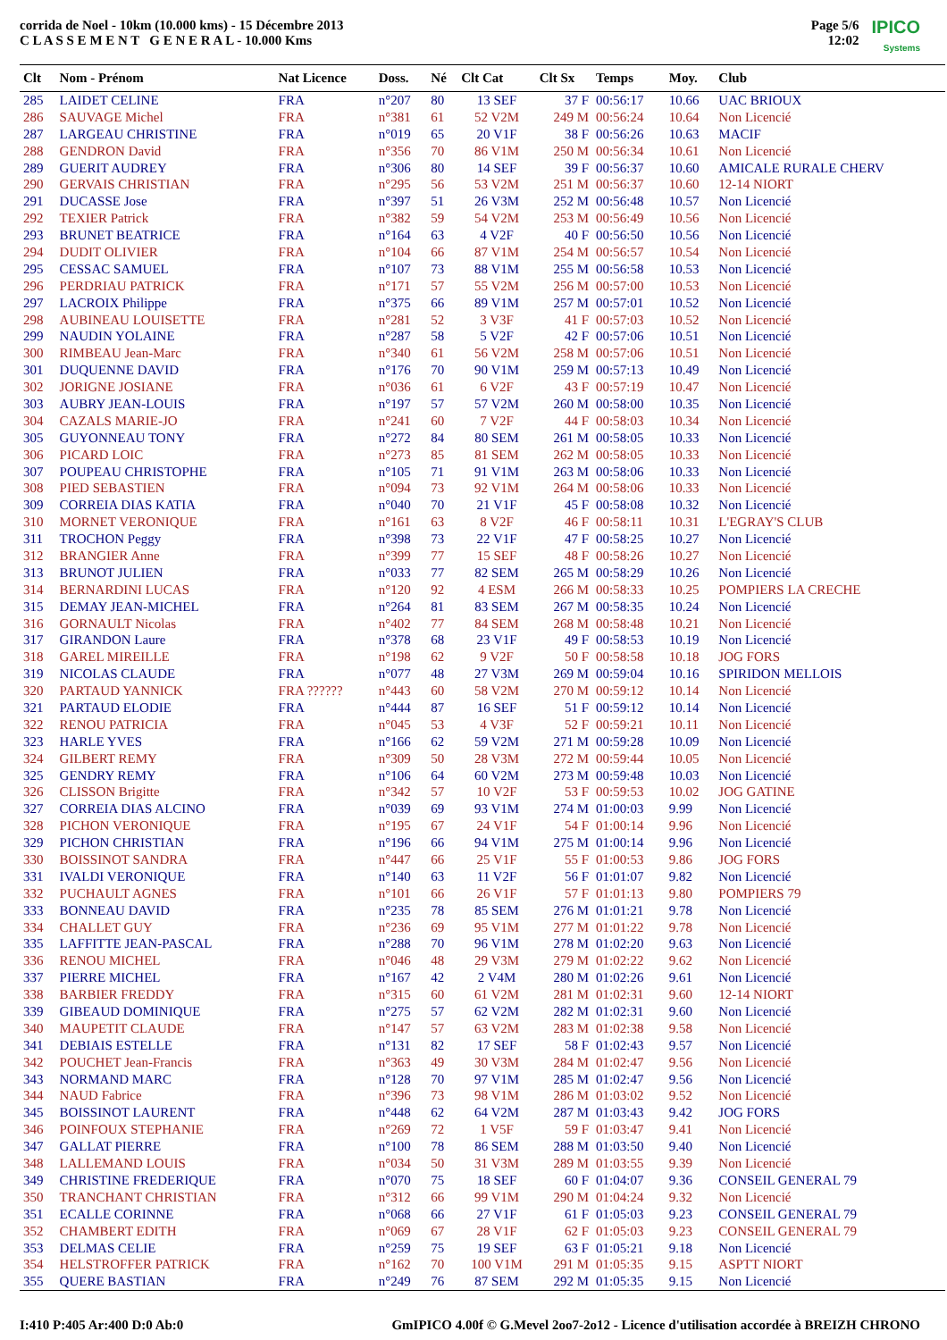corrida de Noel - 10km (10.000 kms) - 15 Décembre 2013
C L A S S E M E N T G E N E R A L - 10.000 Kms
Page 5/6
12:02
IPICO
Systems
| Clt | Nom - Prénom | Nat Licence | Doss. | Né | Clt Cat | Clt Sx | Temps | Moy. | Club |
| --- | --- | --- | --- | --- | --- | --- | --- | --- | --- |
| 285 | LAIDET CELINE | FRA | n°207 | 80 | 13 SEF | 37 F | 00:56:17 | 10.66 | UAC BRIOUX |
| 286 | SAUVAGE Michel | FRA | n°381 | 61 | 52 V2M | 249 M | 00:56:24 | 10.64 | Non Licencié |
| 287 | LARGEAU CHRISTINE | FRA | n°019 | 65 | 20 V1F | 38 F | 00:56:26 | 10.63 | MACIF |
| 288 | GENDRON David | FRA | n°356 | 70 | 86 V1M | 250 M | 00:56:34 | 10.61 | Non Licencié |
| 289 | GUERIT AUDREY | FRA | n°306 | 80 | 14 SEF | 39 F | 00:56:37 | 10.60 | AMICALE RURALE CHERV |
| 290 | GERVAIS CHRISTIAN | FRA | n°295 | 56 | 53 V2M | 251 M | 00:56:37 | 10.60 | 12-14 NIORT |
| 291 | DUCASSE Jose | FRA | n°397 | 51 | 26 V3M | 252 M | 00:56:48 | 10.57 | Non Licencié |
| 292 | TEXIER Patrick | FRA | n°382 | 59 | 54 V2M | 253 M | 00:56:49 | 10.56 | Non Licencié |
| 293 | BRUNET BEATRICE | FRA | n°164 | 63 | 4 V2F | 40 F | 00:56:50 | 10.56 | Non Licencié |
| 294 | DUDIT OLIVIER | FRA | n°104 | 66 | 87 V1M | 254 M | 00:56:57 | 10.54 | Non Licencié |
| 295 | CESSAC SAMUEL | FRA | n°107 | 73 | 88 V1M | 255 M | 00:56:58 | 10.53 | Non Licencié |
| 296 | PERDRIAU PATRICK | FRA | n°171 | 57 | 55 V2M | 256 M | 00:57:00 | 10.53 | Non Licencié |
| 297 | LACROIX Philippe | FRA | n°375 | 66 | 89 V1M | 257 M | 00:57:01 | 10.52 | Non Licencié |
| 298 | AUBINEAU LOUISETTE | FRA | n°281 | 52 | 3 V3F | 41 F | 00:57:03 | 10.52 | Non Licencié |
| 299 | NAUDIN YOLAINE | FRA | n°287 | 58 | 5 V2F | 42 F | 00:57:06 | 10.51 | Non Licencié |
| 300 | RIMBEAU Jean-Marc | FRA | n°340 | 61 | 56 V2M | 258 M | 00:57:06 | 10.51 | Non Licencié |
| 301 | DUQUENNE DAVID | FRA | n°176 | 70 | 90 V1M | 259 M | 00:57:13 | 10.49 | Non Licencié |
| 302 | JORIGNE JOSIANE | FRA | n°036 | 61 | 6 V2F | 43 F | 00:57:19 | 10.47 | Non Licencié |
| 303 | AUBRY JEAN-LOUIS | FRA | n°197 | 57 | 57 V2M | 260 M | 00:58:00 | 10.35 | Non Licencié |
| 304 | CAZALS MARIE-JO | FRA | n°241 | 60 | 7 V2F | 44 F | 00:58:03 | 10.34 | Non Licencié |
| 305 | GUYONNEAU TONY | FRA | n°272 | 84 | 80 SEM | 261 M | 00:58:05 | 10.33 | Non Licencié |
| 306 | PICARD LOIC | FRA | n°273 | 85 | 81 SEM | 262 M | 00:58:05 | 10.33 | Non Licencié |
| 307 | POUPEAU CHRISTOPHE | FRA | n°105 | 71 | 91 V1M | 263 M | 00:58:06 | 10.33 | Non Licencié |
| 308 | PIED SEBASTIEN | FRA | n°094 | 73 | 92 V1M | 264 M | 00:58:06 | 10.33 | Non Licencié |
| 309 | CORREIA DIAS KATIA | FRA | n°040 | 70 | 21 V1F | 45 F | 00:58:08 | 10.32 | Non Licencié |
| 310 | MORNET VERONIQUE | FRA | n°161 | 63 | 8 V2F | 46 F | 00:58:11 | 10.31 | L'EGRAY'S CLUB |
| 311 | TROCHON Peggy | FRA | n°398 | 73 | 22 V1F | 47 F | 00:58:25 | 10.27 | Non Licencié |
| 312 | BRANGIER Anne | FRA | n°399 | 77 | 15 SEF | 48 F | 00:58:26 | 10.27 | Non Licencié |
| 313 | BRUNOT JULIEN | FRA | n°033 | 77 | 82 SEM | 265 M | 00:58:29 | 10.26 | Non Licencié |
| 314 | BERNARDINI LUCAS | FRA | n°120 | 92 | 4 ESM | 266 M | 00:58:33 | 10.25 | POMPIERS LA CRECHE |
| 315 | DEMAY JEAN-MICHEL | FRA | n°264 | 81 | 83 SEM | 267 M | 00:58:35 | 10.24 | Non Licencié |
| 316 | GORNAULT Nicolas | FRA | n°402 | 77 | 84 SEM | 268 M | 00:58:48 | 10.21 | Non Licencié |
| 317 | GIRANDON Laure | FRA | n°378 | 68 | 23 V1F | 49 F | 00:58:53 | 10.19 | Non Licencié |
| 318 | GAREL MIREILLE | FRA | n°198 | 62 | 9 V2F | 50 F | 00:58:58 | 10.18 | JOG FORS |
| 319 | NICOLAS CLAUDE | FRA | n°077 | 48 | 27 V3M | 269 M | 00:59:04 | 10.16 | SPIRIDON MELLOIS |
| 320 | PARTAUD YANNICK | FRA ?????? | n°443 | 60 | 58 V2M | 270 M | 00:59:12 | 10.14 | Non Licencié |
| 321 | PARTAUD ELODIE | FRA | n°444 | 87 | 16 SEF | 51 F | 00:59:12 | 10.14 | Non Licencié |
| 322 | RENOU PATRICIA | FRA | n°045 | 53 | 4 V3F | 52 F | 00:59:21 | 10.11 | Non Licencié |
| 323 | HARLE YVES | FRA | n°166 | 62 | 59 V2M | 271 M | 00:59:28 | 10.09 | Non Licencié |
| 324 | GILBERT REMY | FRA | n°309 | 50 | 28 V3M | 272 M | 00:59:44 | 10.05 | Non Licencié |
| 325 | GENDRY REMY | FRA | n°106 | 64 | 60 V2M | 273 M | 00:59:48 | 10.03 | Non Licencié |
| 326 | CLISSON Brigitte | FRA | n°342 | 57 | 10 V2F | 53 F | 00:59:53 | 10.02 | JOG GATINE |
| 327 | CORREIA DIAS ALCINO | FRA | n°039 | 69 | 93 V1M | 274 M | 01:00:03 | 9.99 | Non Licencié |
| 328 | PICHON VERONIQUE | FRA | n°195 | 67 | 24 V1F | 54 F | 01:00:14 | 9.96 | Non Licencié |
| 329 | PICHON CHRISTIAN | FRA | n°196 | 66 | 94 V1M | 275 M | 01:00:14 | 9.96 | Non Licencié |
| 330 | BOISSINOT SANDRA | FRA | n°447 | 66 | 25 V1F | 55 F | 01:00:53 | 9.86 | JOG FORS |
| 331 | IVALDI VERONIQUE | FRA | n°140 | 63 | 11 V2F | 56 F | 01:01:07 | 9.82 | Non Licencié |
| 332 | PUCHAULT AGNES | FRA | n°101 | 66 | 26 V1F | 57 F | 01:01:13 | 9.80 | POMPIERS 79 |
| 333 | BONNEAU DAVID | FRA | n°235 | 78 | 85 SEM | 276 M | 01:01:21 | 9.78 | Non Licencié |
| 334 | CHALLET GUY | FRA | n°236 | 69 | 95 V1M | 277 M | 01:01:22 | 9.78 | Non Licencié |
| 335 | LAFFITTE JEAN-PASCAL | FRA | n°288 | 70 | 96 V1M | 278 M | 01:02:20 | 9.63 | Non Licencié |
| 336 | RENOU MICHEL | FRA | n°046 | 48 | 29 V3M | 279 M | 01:02:22 | 9.62 | Non Licencié |
| 337 | PIERRE MICHEL | FRA | n°167 | 42 | 2 V4M | 280 M | 01:02:26 | 9.61 | Non Licencié |
| 338 | BARBIER FREDDY | FRA | n°315 | 60 | 61 V2M | 281 M | 01:02:31 | 9.60 | 12-14 NIORT |
| 339 | GIBEAUD DOMINIQUE | FRA | n°275 | 57 | 62 V2M | 282 M | 01:02:31 | 9.60 | Non Licencié |
| 340 | MAUPETIT CLAUDE | FRA | n°147 | 57 | 63 V2M | 283 M | 01:02:38 | 9.58 | Non Licencié |
| 341 | DEBIAIS ESTELLE | FRA | n°131 | 82 | 17 SEF | 58 F | 01:02:43 | 9.57 | Non Licencié |
| 342 | POUCHET Jean-Francis | FRA | n°363 | 49 | 30 V3M | 284 M | 01:02:47 | 9.56 | Non Licencié |
| 343 | NORMAND MARC | FRA | n°128 | 70 | 97 V1M | 285 M | 01:02:47 | 9.56 | Non Licencié |
| 344 | NAUD Fabrice | FRA | n°396 | 73 | 98 V1M | 286 M | 01:03:02 | 9.52 | Non Licencié |
| 345 | BOISSINOT LAURENT | FRA | n°448 | 62 | 64 V2M | 287 M | 01:03:43 | 9.42 | JOG FORS |
| 346 | POINFOUX STEPHANIE | FRA | n°269 | 72 | 1 V5F | 59 F | 01:03:47 | 9.41 | Non Licencié |
| 347 | GALLAT PIERRE | FRA | n°100 | 78 | 86 SEM | 288 M | 01:03:50 | 9.40 | Non Licencié |
| 348 | LALLEMAND LOUIS | FRA | n°034 | 50 | 31 V3M | 289 M | 01:03:55 | 9.39 | Non Licencié |
| 349 | CHRISTINE FREDERIQUE | FRA | n°070 | 75 | 18 SEF | 60 F | 01:04:07 | 9.36 | CONSEIL GENERAL 79 |
| 350 | TRANCHANT CHRISTIAN | FRA | n°312 | 66 | 99 V1M | 290 M | 01:04:24 | 9.32 | Non Licencié |
| 351 | ECALLE CORINNE | FRA | n°068 | 66 | 27 V1F | 61 F | 01:05:03 | 9.23 | CONSEIL GENERAL 79 |
| 352 | CHAMBERT EDITH | FRA | n°069 | 67 | 28 V1F | 62 F | 01:05:03 | 9.23 | CONSEIL GENERAL 79 |
| 353 | DELMAS CELIE | FRA | n°259 | 75 | 19 SEF | 63 F | 01:05:21 | 9.18 | Non Licencié |
| 354 | HELSTROFFER PATRICK | FRA | n°162 | 70 | 100 V1M | 291 M | 01:05:35 | 9.15 | ASPTT NIORT |
| 355 | QUERE BASTIAN | FRA | n°249 | 76 | 87 SEM | 292 M | 01:05:35 | 9.15 | Non Licencié |
I:410 P:405 Ar:400 D:0 Ab:0 GmIPICO 4.00f © G.Mevel 2oo7-2o12 - Licence d'utilisation accordée à BREIZH CHRONO